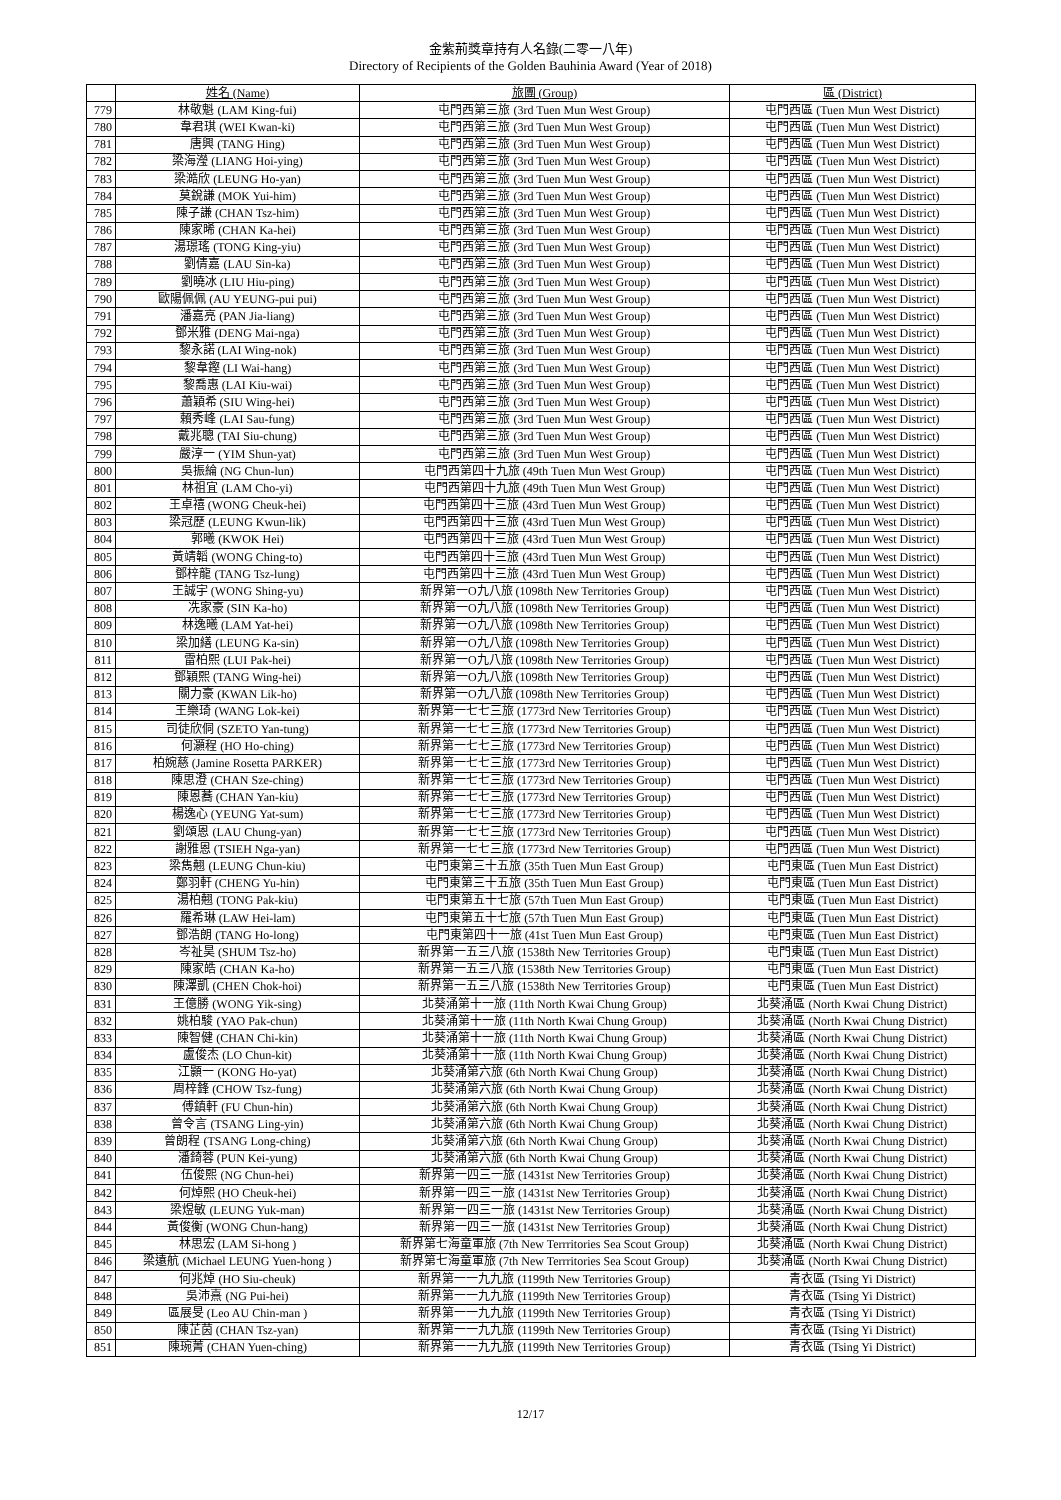金紫荊獎章持有人名錄(二零一八年)
Directory of Recipients of the Golden Bauhinia Award (Year of 2018)
| | 姓名 (Name) | 旅團 (Group) | 區 (District) |
| --- | --- | --- | --- |
| 779 | 林敬魁 (LAM King-fui) | 屯門西第三旅 (3rd Tuen Mun West Group) | 屯門西區 (Tuen Mun West District) |
| 780 | 韋君琪 (WEI Kwan-ki) | 屯門西第三旅 (3rd Tuen Mun West Group) | 屯門西區 (Tuen Mun West District) |
| 781 | 唐興 (TANG Hing) | 屯門西第三旅 (3rd Tuen Mun West Group) | 屯門西區 (Tuen Mun West District) |
| 782 | 梁海瀅 (LIANG Hoi-ying) | 屯門西第三旅 (3rd Tuen Mun West Group) | 屯門西區 (Tuen Mun West District) |
| 783 | 梁澔欣 (LEUNG Ho-yan) | 屯門西第三旅 (3rd Tuen Mun West Group) | 屯門西區 (Tuen Mun West District) |
| 784 | 莫銳謙 (MOK Yui-him) | 屯門西第三旅 (3rd Tuen Mun West Group) | 屯門西區 (Tuen Mun West District) |
| 785 | 陳子謙 (CHAN Tsz-him) | 屯門西第三旅 (3rd Tuen Mun West Group) | 屯門西區 (Tuen Mun West District) |
| 786 | 陳家晞 (CHAN Ka-hei) | 屯門西第三旅 (3rd Tuen Mun West Group) | 屯門西區 (Tuen Mun West District) |
| 787 | 湯璟瑤 (TONG King-yiu) | 屯門西第三旅 (3rd Tuen Mun West Group) | 屯門西區 (Tuen Mun West District) |
| 788 | 劉倩嘉 (LAU Sin-ka) | 屯門西第三旅 (3rd Tuen Mun West Group) | 屯門西區 (Tuen Mun West District) |
| 789 | 劉曉冰 (LIU Hiu-ping) | 屯門西第三旅 (3rd Tuen Mun West Group) | 屯門西區 (Tuen Mun West District) |
| 790 | 歐陽佩佩 (AU YEUNG-pui pui) | 屯門西第三旅 (3rd Tuen Mun West Group) | 屯門西區 (Tuen Mun West District) |
| 791 | 潘嘉亮 (PAN Jia-liang) | 屯門西第三旅 (3rd Tuen Mun West Group) | 屯門西區 (Tuen Mun West District) |
| 792 | 鄧米雅 (DENG Mai-nga) | 屯門西第三旅 (3rd Tuen Mun West Group) | 屯門西區 (Tuen Mun West District) |
| 793 | 黎永諾 (LAI Wing-nok) | 屯門西第三旅 (3rd Tuen Mun West Group) | 屯門西區 (Tuen Mun West District) |
| 794 | 黎韋鏗 (LI Wai-hang) | 屯門西第三旅 (3rd Tuen Mun West Group) | 屯門西區 (Tuen Mun West District) |
| 795 | 黎喬惠 (LAI Kiu-wai) | 屯門西第三旅 (3rd Tuen Mun West Group) | 屯門西區 (Tuen Mun West District) |
| 796 | 蕭穎希 (SIU Wing-hei) | 屯門西第三旅 (3rd Tuen Mun West Group) | 屯門西區 (Tuen Mun West District) |
| 797 | 賴秀峰 (LAI Sau-fung) | 屯門西第三旅 (3rd Tuen Mun West Group) | 屯門西區 (Tuen Mun West District) |
| 798 | 戴兆聰 (TAI Siu-chung) | 屯門西第三旅 (3rd Tuen Mun West Group) | 屯門西區 (Tuen Mun West District) |
| 799 | 嚴淳一 (YIM Shun-yat) | 屯門西第三旅 (3rd Tuen Mun West Group) | 屯門西區 (Tuen Mun West District) |
| 800 | 吳振綸 (NG Chun-lun) | 屯門西第四十九旅 (49th Tuen Mun West Group) | 屯門西區 (Tuen Mun West District) |
| 801 | 林祖宜 (LAM Cho-yi) | 屯門西第四十九旅 (49th Tuen Mun West Group) | 屯門西區 (Tuen Mun West District) |
| 802 | 王卓禧 (WONG Cheuk-hei) | 屯門西第四十三旅 (43rd Tuen Mun West Group) | 屯門西區 (Tuen Mun West District) |
| 803 | 梁冠歷 (LEUNG Kwun-lik) | 屯門西第四十三旅 (43rd Tuen Mun West Group) | 屯門西區 (Tuen Mun West District) |
| 804 | 郭曦 (KWOK Hei) | 屯門西第四十三旅 (43rd Tuen Mun West Group) | 屯門西區 (Tuen Mun West District) |
| 805 | 黃靖韜 (WONG Ching-to) | 屯門西第四十三旅 (43rd Tuen Mun West Group) | 屯門西區 (Tuen Mun West District) |
| 806 | 鄧梓龍 (TANG Tsz-lung) | 屯門西第四十三旅 (43rd Tuen Mun West Group) | 屯門西區 (Tuen Mun West District) |
| 807 | 王誠宇 (WONG Shing-yu) | 新界第一O九八旅 (1098th New Territories Group) | 屯門西區 (Tuen Mun West District) |
| 808 | 冼家豪 (SIN Ka-ho) | 新界第一O九八旅 (1098th New Territories Group) | 屯門西區 (Tuen Mun West District) |
| 809 | 林逸曦 (LAM Yat-hei) | 新界第一O九八旅 (1098th New Territories Group) | 屯門西區 (Tuen Mun West District) |
| 810 | 梁加繕 (LEUNG Ka-sin) | 新界第一O九八旅 (1098th New Territories Group) | 屯門西區 (Tuen Mun West District) |
| 811 | 雷柏熙 (LUI Pak-hei) | 新界第一O九八旅 (1098th New Territories Group) | 屯門西區 (Tuen Mun West District) |
| 812 | 鄧穎熙 (TANG Wing-hei) | 新界第一O九八旅 (1098th New Territories Group) | 屯門西區 (Tuen Mun West District) |
| 813 | 關力豪 (KWAN Lik-ho) | 新界第一O九八旅 (1098th New Territories Group) | 屯門西區 (Tuen Mun West District) |
| 814 | 王樂琦 (WANG Lok-kei) | 新界第一七七三旅 (1773rd New Territories Group) | 屯門西區 (Tuen Mun West District) |
| 815 | 司徒欣侗 (SZETO Yan-tung) | 新界第一七七三旅 (1773rd New Territories Group) | 屯門西區 (Tuen Mun West District) |
| 816 | 何灝程 (HO Ho-ching) | 新界第一七七三旅 (1773rd New Territories Group) | 屯門西區 (Tuen Mun West District) |
| 817 | 柏婉慈 (Jamine Rosetta PARKER) | 新界第一七七三旅 (1773rd New Territories Group) | 屯門西區 (Tuen Mun West District) |
| 818 | 陳思澄 (CHAN Sze-ching) | 新界第一七七三旅 (1773rd New Territories Group) | 屯門西區 (Tuen Mun West District) |
| 819 | 陳恩蕎 (CHAN Yan-kiu) | 新界第一七七三旅 (1773rd New Territories Group) | 屯門西區 (Tuen Mun West District) |
| 820 | 楊逸心 (YEUNG Yat-sum) | 新界第一七七三旅 (1773rd New Territories Group) | 屯門西區 (Tuen Mun West District) |
| 821 | 劉頌恩 (LAU Chung-yan) | 新界第一七七三旅 (1773rd New Territories Group) | 屯門西區 (Tuen Mun West District) |
| 822 | 謝雅恩 (TSIEH Nga-yan) | 新界第一七七三旅 (1773rd New Territories Group) | 屯門西區 (Tuen Mun West District) |
| 823 | 梁雋翹 (LEUNG Chun-kiu) | 屯門東第三十五旅 (35th Tuen Mun East Group) | 屯門東區 (Tuen Mun East District) |
| 824 | 鄭羽軒 (CHENG Yu-hin) | 屯門東第三十五旅 (35th Tuen Mun East Group) | 屯門東區 (Tuen Mun East District) |
| 825 | 湯柏翹 (TONG Pak-kiu) | 屯門東第五十七旅 (57th Tuen Mun East Group) | 屯門東區 (Tuen Mun East District) |
| 826 | 羅希琳 (LAW Hei-lam) | 屯門東第五十七旅 (57th Tuen Mun East Group) | 屯門東區 (Tuen Mun East District) |
| 827 | 鄧浩朗 (TANG Ho-long) | 屯門東第四十一旅 (41st Tuen Mun East Group) | 屯門東區 (Tuen Mun East District) |
| 828 | 岑祉昊 (SHUM Tsz-ho) | 新界第一五三八旅 (1538th New Territories Group) | 屯門東區 (Tuen Mun East District) |
| 829 | 陳家皓 (CHAN Ka-ho) | 新界第一五三八旅 (1538th New Territories Group) | 屯門東區 (Tuen Mun East District) |
| 830 | 陳澤凱 (CHEN Chok-hoi) | 新界第一五三八旅 (1538th New Territories Group) | 屯門東區 (Tuen Mun East District) |
| 831 | 王億勝 (WONG Yik-sing) | 北葵涌第十一旅 (11th North Kwai Chung Group) | 北葵涌區 (North Kwai Chung District) |
| 832 | 姚柏駿 (YAO Pak-chun) | 北葵涌第十一旅 (11th North Kwai Chung Group) | 北葵涌區 (North Kwai Chung District) |
| 833 | 陳智健 (CHAN Chi-kin) | 北葵涌第十一旅 (11th North Kwai Chung Group) | 北葵涌區 (North Kwai Chung District) |
| 834 | 盧俊杰 (LO Chun-kit) | 北葵涌第十一旅 (11th North Kwai Chung Group) | 北葵涌區 (North Kwai Chung District) |
| 835 | 江顥一 (KONG Ho-yat) | 北葵涌第六旅 (6th North Kwai Chung Group) | 北葵涌區 (North Kwai Chung District) |
| 836 | 周梓鋒 (CHOW Tsz-fung) | 北葵涌第六旅 (6th North Kwai Chung Group) | 北葵涌區 (North Kwai Chung District) |
| 837 | 傅鎮軒 (FU Chun-hin) | 北葵涌第六旅 (6th North Kwai Chung Group) | 北葵涌區 (North Kwai Chung District) |
| 838 | 曾令言 (TSANG Ling-yin) | 北葵涌第六旅 (6th North Kwai Chung Group) | 北葵涌區 (North Kwai Chung District) |
| 839 | 曾朗程 (TSANG Long-ching) | 北葵涌第六旅 (6th North Kwai Chung Group) | 北葵涌區 (North Kwai Chung District) |
| 840 | 潘錡蓉 (PUN Kei-yung) | 北葵涌第六旅 (6th North Kwai Chung Group) | 北葵涌區 (North Kwai Chung District) |
| 841 | 伍俊熙 (NG Chun-hei) | 新界第一四三一旅 (1431st New Territories Group) | 北葵涌區 (North Kwai Chung District) |
| 842 | 何焯熙 (HO Cheuk-hei) | 新界第一四三一旅 (1431st New Territories Group) | 北葵涌區 (North Kwai Chung District) |
| 843 | 梁煜敏 (LEUNG Yuk-man) | 新界第一四三一旅 (1431st New Territories Group) | 北葵涌區 (North Kwai Chung District) |
| 844 | 黃俊衡 (WONG Chun-hang) | 新界第一四三一旅 (1431st New Territories Group) | 北葵涌區 (North Kwai Chung District) |
| 845 | 林思宏 (LAM Si-hong ) | 新界第七海童軍旅 (7th New Terrritories Sea Scout Group) | 北葵涌區 (North Kwai Chung District) |
| 846 | 梁遠航 (Michael LEUNG Yuen-hong ) | 新界第七海童軍旅 (7th New Terrritories Sea Scout Group) | 北葵涌區 (North Kwai Chung District) |
| 847 | 何兆焯 (HO Siu-cheuk) | 新界第一一九九旅 (1199th New Territories Group) | 青衣區 (Tsing Yi District) |
| 848 | 吳沛熹 (NG Pui-hei) | 新界第一一九九旅 (1199th New Territories Group) | 青衣區 (Tsing Yi District) |
| 849 | 區展旻 (Leo AU Chin-man ) | 新界第一一九九旅 (1199th New Territories Group) | 青衣區 (Tsing Yi District) |
| 850 | 陳芷茵 (CHAN Tsz-yan) | 新界第一一九九旅 (1199th New Territories Group) | 青衣區 (Tsing Yi District) |
| 851 | 陳琬菁 (CHAN Yuen-ching) | 新界第一一九九旅 (1199th New Territories Group) | 青衣區 (Tsing Yi District) |
12/17